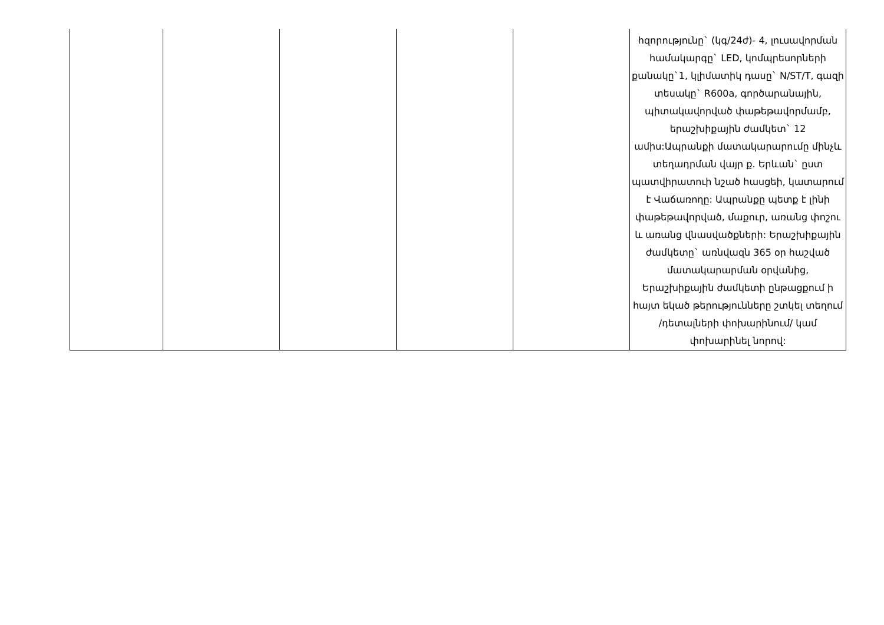| | | | | | հզորությունը` (կգ/24ժ)- 4, լուսավորման համակարգը` LED, կոմպրեսորների քանակը`1, կլիմատիկ դասը` N/ST/T, գազի տեսակը` R600a, գործարանային, պիտակավորված փաթեթավորմամբ, երաշխիքային ժամկետ` 12 ամիս:Ապրանքի մատակարարումը մինչև տեղադրման վայր ք. Երևան` ըստ պատվիրատուի նշած հասցեի, կատարում է Վաճառողը: Ապրանքը պետք է լինի փաթեթավորված, մաքուր, առանց փոշու և առանց վնասվածքների: Երաշխիքային ժամկետը` առնվազն 365 օր հաշված մատակարարման օրվանից, Երաշխիքային ժամկետի ընթացքում ի հայտ եկած թերությունները շտկել տեղում /դետալների փոխարինում/ կամ փոխարինել նորով: |